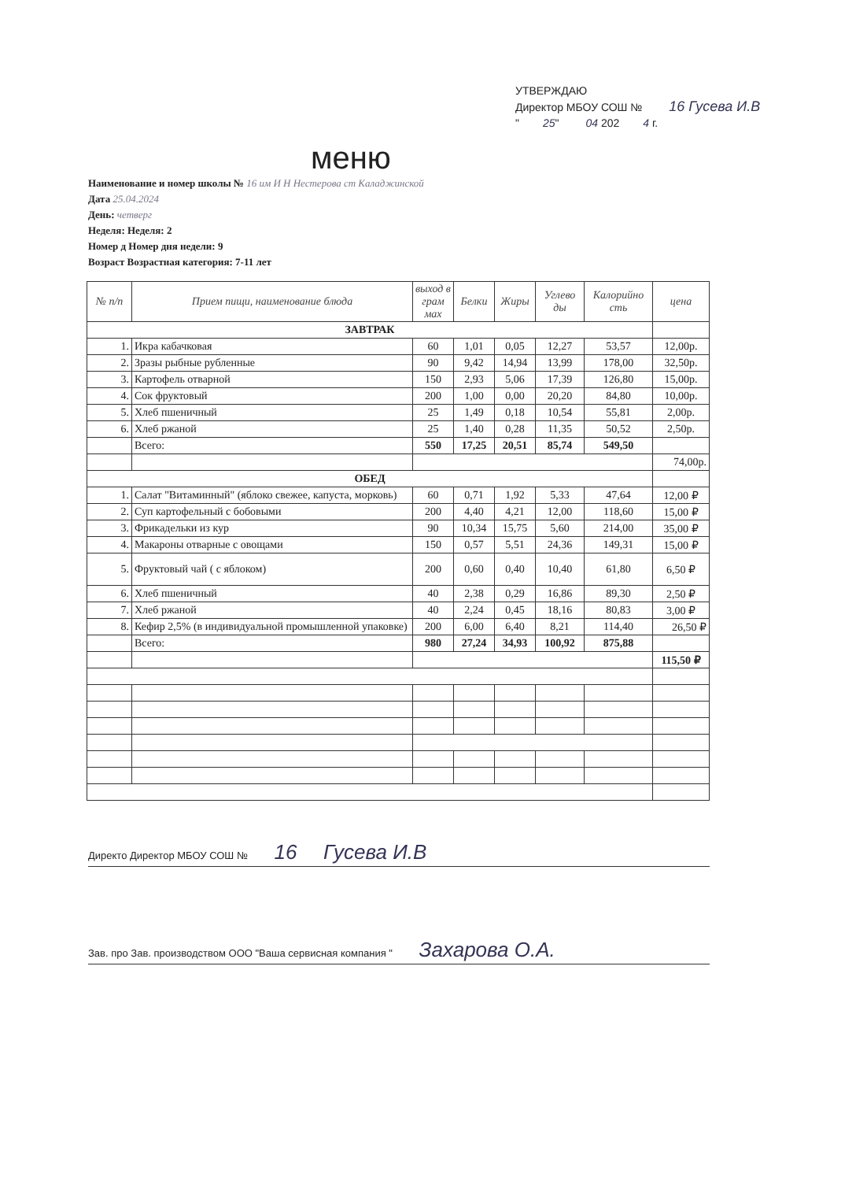УТВЕРЖДАЮ
Директор МБОУ СОШ № 16 Гусева И.В
" 25" 04 202 4 г.
меню
Наименование и номер школы № 16 им И Н Нестерова ст Каладжинской
Дата 25.04.2024
День: четверг
Неделя: Неделя: 2
Номер д Номер дня недели: 9
Возраст Возрастная категория: 7-11 лет
| № п/п | Прием пищи, наименование блюда | выход в грам мах | Белки | Жиры | Углево ды | Калорийно сть | цена |
| --- | --- | --- | --- | --- | --- | --- | --- |
| ЗАВТРАК | | | | | | | |
| 1. | Икра кабачковая | 60 | 1,01 | 0,05 | 12,27 | 53,57 | 12,00р. |
| 2. | Зразы рыбные рубленные | 90 | 9,42 | 14,94 | 13,99 | 178,00 | 32,50р. |
| 3. | Картофель отварной | 150 | 2,93 | 5,06 | 17,39 | 126,80 | 15,00р. |
| 4. | Сок фруктовый | 200 | 1,00 | 0,00 | 20,20 | 84,80 | 10,00р. |
| 5. | Хлеб пшеничный | 25 | 1,49 | 0,18 | 10,54 | 55,81 | 2,00р. |
| 6. | Хлеб ржаной | 25 | 1,40 | 0,28 | 11,35 | 50,52 | 2,50р. |
| | Всего: | 550 | 17,25 | 20,51 | 85,74 | 549,50 | |
| | | | | | | | 74,00р. |
| ОБЕД | | | | | | | |
| 1. | Салат "Витаминный" (яблоко свежее, капуста, морковь) | 60 | 0,71 | 1,92 | 5,33 | 47,64 | 12,00 ₽ |
| 2. | Суп картофельный с бобовыми | 200 | 4,40 | 4,21 | 12,00 | 118,60 | 15,00 ₽ |
| 3. | Фрикадельки из кур | 90 | 10,34 | 15,75 | 5,60 | 214,00 | 35,00 ₽ |
| 4. | Макароны отварные с овощами | 150 | 0,57 | 5,51 | 24,36 | 149,31 | 15,00 ₽ |
| 5. | Фруктовый чай ( с яблоком) | 200 | 0,60 | 0,40 | 10,40 | 61,80 | 6,50 ₽ |
| 6. | Хлеб пшеничный | 40 | 2,38 | 0,29 | 16,86 | 89,30 | 2,50 ₽ |
| 7. | Хлеб ржаной | 40 | 2,24 | 0,45 | 18,16 | 80,83 | 3,00 ₽ |
| 8. | Кефир 2,5% (в индивидуальной промышленной упаковке) | 200 | 6,00 | 6,40 | 8,21 | 114,40 | 26,50 ₽ |
| | Всего: | 980 | 27,24 | 34,93 | 100,92 | 875,88 | |
| | | | | | | | 115,50 ₽ |
Директо Директор МБОУ СОШ № 16 Гусева И.В
Зав. про Зав. производством ООО "Ваша сервисная компания " Захарова О.А.